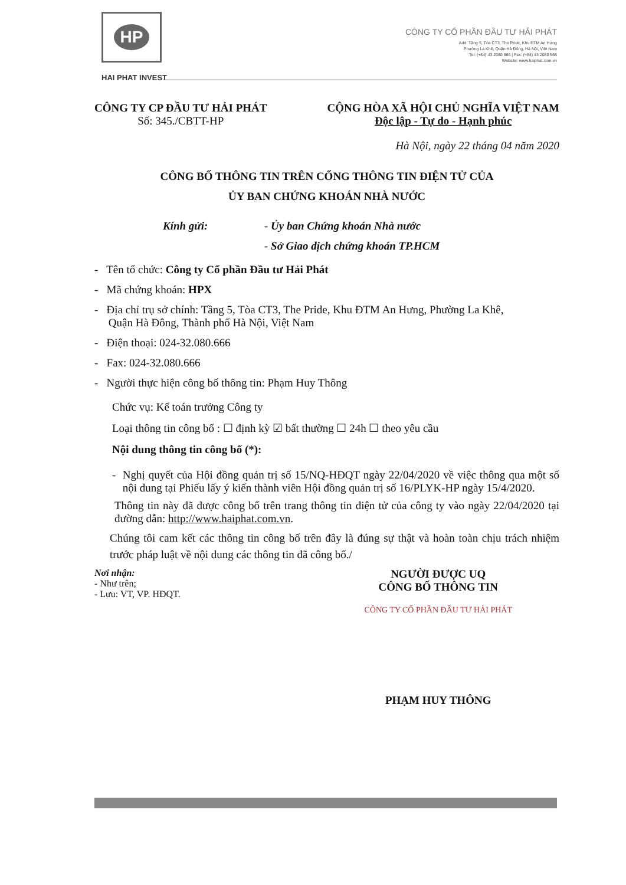HP
HAI PHAT INVEST
CÔNG TY CỔ PHẦN ĐẦU TƯ HẢI PHÁT
Add: Tầng 5, Tòa CT3, The Pride, Khu ĐTM An Hưng
Phường La Khê, Quận Hà Đông, Hà Nội, Việt Nam
Tel: (+84) 43 2080 666 | Fax: (+84) 43 2080 566
Website: www.haiphat.com.vn
CÔNG TY CP ĐẦU TƯ HẢI PHÁT
Số: 345./CBTT-HP
CỘNG HÒA XÃ HỘI CHỦ NGHĨA VIỆT NAM
Độc lập - Tự do - Hạnh phúc
Hà Nội, ngày 22 tháng 04 năm 2020
CÔNG BỐ THÔNG TIN TRÊN CỔNG THÔNG TIN ĐIỆN TỬ CỦA
ỦY BAN CHỨNG KHOÁN NHÀ NƯỚC
Kính gửi: - Ủy ban Chứng khoán Nhà nước
- Sở Giao dịch chứng khoán TP.HCM
- Tên tổ chức: Công ty Cổ phần Đầu tư Hải Phát
- Mã chứng khoán: HPX
- Địa chỉ trụ sở chính: Tầng 5, Tòa CT3, The Pride, Khu ĐTM An Hưng, Phường La Khê,
Quận Hà Đông, Thành phố Hà Nội, Việt Nam
- Điện thoại: 024-32.080.666
- Fax: 024-32.080.666
- Người thực hiện công bố thông tin: Phạm Huy Thông
Chức vụ: Kế toán trưởng Công ty
Loại thông tin công bố : ☐ định kỳ ☑ bất thường ☐ 24h ☐ theo yêu cầu
Nội dung thông tin công bố (*):
- Nghị quyết của Hội đồng quản trị số 15/NQ-HĐQT ngày 22/04/2020 về việc thông qua một số nội dung tại Phiếu lấy ý kiến thành viên Hội đồng quản trị số 16/PLYK-HP ngày 15/4/2020.
Thông tin này đã được công bố trên trang thông tin điện tử của công ty vào ngày 22/04/2020 tại đường dẫn: http://www.haiphat.com.vn.
Chúng tôi cam kết các thông tin công bố trên đây là đúng sự thật và hoàn toàn chịu trách nhiệm trước pháp luật về nội dung các thông tin đã công bố./
Nơi nhận:
- Như trên;
- Lưu: VT, VP. HĐQT.
NGƯỜI ĐƯỢC UQ
CÔNG BỐ THÔNG TIN
CÔNG TY CỔ PHẦN ĐẦU TƯ HẢI PHÁT
PHẠM HUY THÔNG